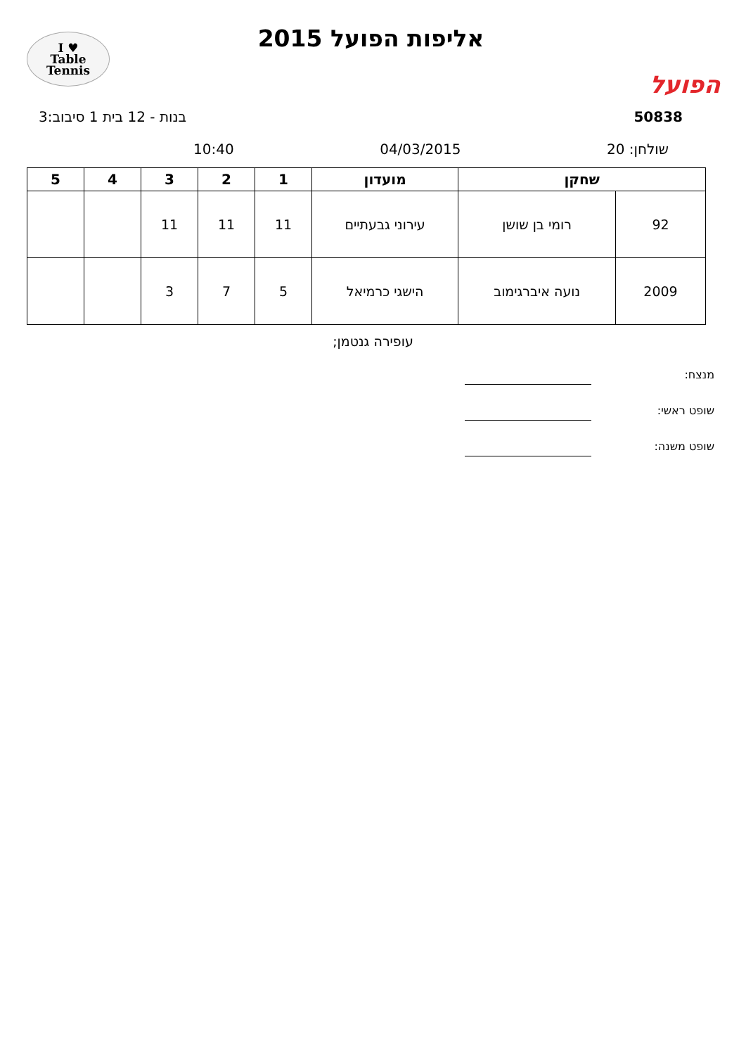הפועל
אליפות הפועל 2015
I ♥
Table
Tennis
50838 בנות - 12 בית 1 סיבוב:3
שולחן: 20 04/03/2015 10:40
| שחקן | | מועדון | 1 | 2 | 3 | 4 | 5 |
| --- | --- | --- | --- | --- | --- | --- | --- |
| 92 | רומי בן שושן | עירוני גבעתיים | 11 | 11 | 11 | | |
| 2009 | נועה איברגימוב | הישגי כרמיאל | 5 | 7 | 3 | | |
עופירה גנטמן;
מנצח:
שופט ראשי:
שופט משנה: